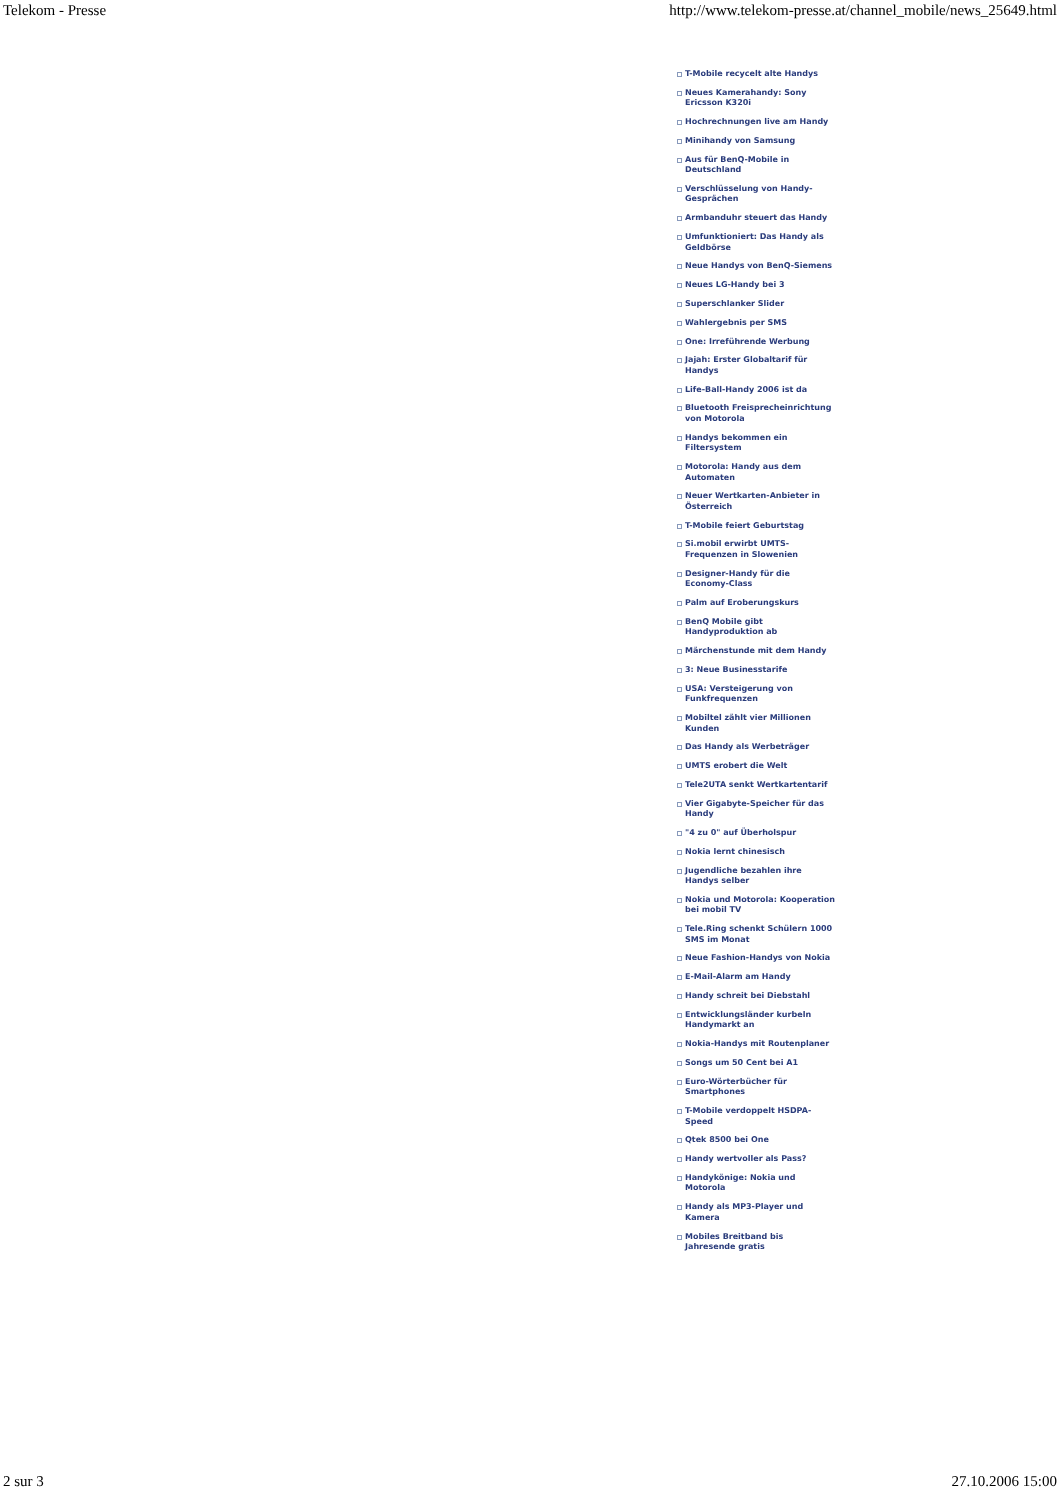Telekom - Presse http://www.telekom-presse.at/channel_mobile/news_25649.html
T-Mobile recycelt alte Handys
Neues Kamerahandy: Sony Ericsson K320i
Hochrechnungen live am Handy
Minihandy von Samsung
Aus für BenQ-Mobile in Deutschland
Verschlüsselung von Handy-Gesprächen
Armbanduhr steuert das Handy
Umfunktioniert: Das Handy als Geldbörse
Neue Handys von BenQ-Siemens
Neues LG-Handy bei 3
Superschlanker Slider
Wahlergebnis per SMS
One: Irreführende Werbung
Jajah: Erster Globaltarif für Handys
Life-Ball-Handy 2006 ist da
Bluetooth Freisprecheinrichtung von Motorola
Handys bekommen ein Filtersystem
Motorola: Handy aus dem Automaten
Neuer Wertkarten-Anbieter in Österreich
T-Mobile feiert Geburtstag
Si.mobil erwirbt UMTS-Frequenzen in Slowenien
Designer-Handy für die Economy-Class
Palm auf Eroberungskurs
BenQ Mobile gibt Handyproduktion ab
Märchenstunde mit dem Handy
3: Neue Businesstarife
USA: Versteigerung von Funkfrequenzen
Mobiltel zählt vier Millionen Kunden
Das Handy als Werbeträger
UMTS erobert die Welt
Tele2UTA senkt Wertkartentarif
Vier Gigabyte-Speicher für das Handy
"4 zu 0" auf Überholspur
Nokia lernt chinesisch
Jugendliche bezahlen ihre Handys selber
Nokia und Motorola: Kooperation bei mobil TV
Tele.Ring schenkt Schülern 1000 SMS im Monat
Neue Fashion-Handys von Nokia
E-Mail-Alarm am Handy
Handy schreit bei Diebstahl
Entwicklungsländer kurbeln Handymarkt an
Nokia-Handys mit Routenplaner
Songs um 50 Cent bei A1
Euro-Wörterbücher für Smartphones
T-Mobile verdoppelt HSDPA-Speed
Qtek 8500 bei One
Handy wertvoller als Pass?
Handykönige: Nokia und Motorola
Handy als MP3-Player und Kamera
Mobiles Breitband bis Jahresende gratis
2 sur 3 27.10.2006 15:00